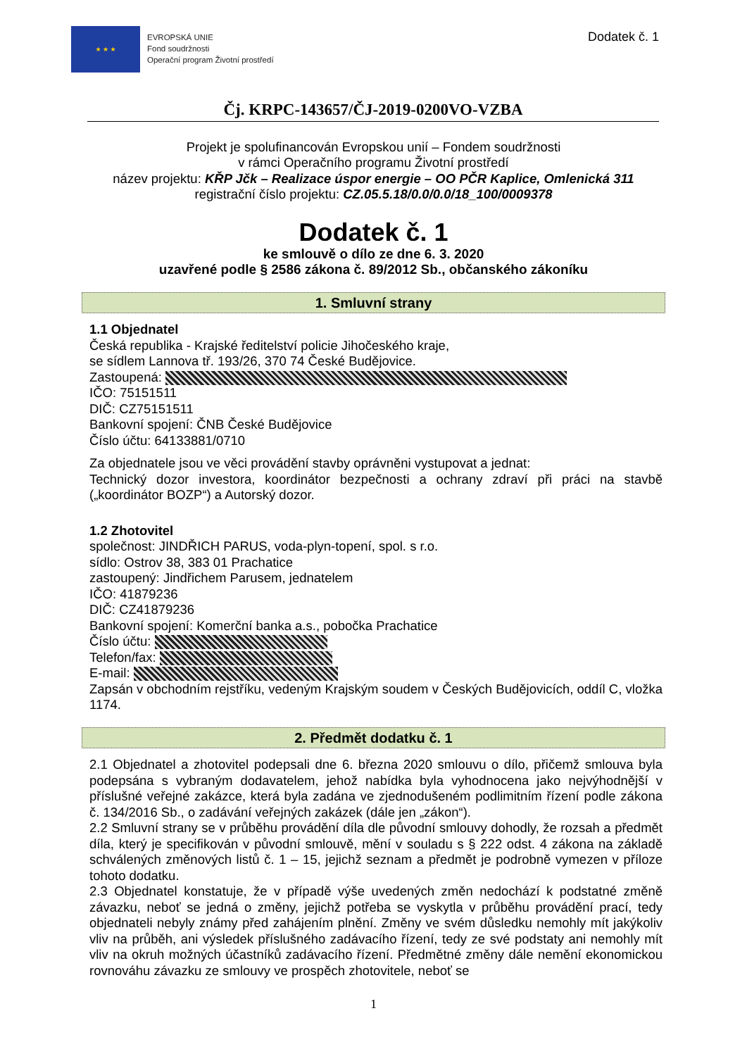★ ★ ★
EVROPSKÁ UNIE
Fond soudržnosti
Operační program Životní prostředí
Dodatek č. 1
Čj. KRPC-143657/ČJ-2019-0200VO-VZBA
Projekt je spolufinancován Evropskou unií – Fondem soudržnosti
v rámci Operačního programu Životní prostředí
název projektu: KŘP Jčk – Realizace úspor energie – OO PČR Kaplice, Omlenická 311
registrační číslo projektu: CZ.05.5.18/0.0/0.0/18_100/0009378
Dodatek č. 1
ke smlouvě o dílo ze dne 6. 3. 2020
uzavřené podle § 2586 zákona č. 89/2012 Sb., občanského zákoníku
1. Smluvní strany
1.1 Objednatel
Česká republika - Krajské ředitelství policie Jihočeského kraje,
se sídlem Lannova tř. 193/26, 370 74 České Budějovice.
Zastoupená:
IČO: 75151511
DIČ: CZ75151511
Bankovní spojení: ČNB České Budějovice
Číslo účtu: 64133881/0710
Za objednatele jsou ve věci provádění stavby oprávněni vystupovat a jednat:
Technický dozor investora, koordinátor bezpečnosti a ochrany zdraví při práci na stavbě („koordinátor BOZP“) a Autorský dozor.
1.2 Zhotovitel
společnost: JINDŘICH PARUS, voda-plyn-topení, spol. s r.o.
sídlo: Ostrov 38, 383 01 Prachatice
zastoupený: Jindřichem Parusem, jednatelem
IČO: 41879236
DIČ: CZ41879236
Bankovní spojení: Komerční banka a.s., pobočka Prachatice
Číslo účtu:
Telefon/fax:
E-mail:
Zapsán v obchodním rejstříku, vedeným Krajským soudem v Českých Budějovicích, oddíl C, vložka 1174.
2. Předmět dodatku č. 1
2.1 Objednatel a zhotovitel podepsali dne 6. března 2020 smlouvu o dílo, přičemž smlouva byla podepsána s vybraným dodavatelem, jehož nabídka byla vyhodnocena jako nejvýhodnější v příslušné veřejné zakázce, která byla zadána ve zjednodušeném podlimitním řízení podle zákona č. 134/2016 Sb., o zadávání veřejných zakázek (dále jen „zákon“).
2.2 Smluvní strany se v průběhu provádění díla dle původní smlouvy dohodly, že rozsah a předmět díla, který je specifikován v původní smlouvě, mění v souladu s § 222 odst. 4 zákona na základě schválených změnových listů č. 1 – 15, jejichž seznam a předmět je podrobně vymezen v příloze tohoto dodatku.
2.3 Objednatel konstatuje, že v případě výše uvedených změn nedochází k podstatné změně závazku, neboť se jedná o změny, jejichž potřeba se vyskytla v průběhu provádění prací, tedy objednateli nebyly známy před zahájením plnění. Změny ve svém důsledku nemohly mít jakýkoliv vliv na průběh, ani výsledek příslušného zadávacího řízení, tedy ze své podstaty ani nemohly mít vliv na okruh možných účastníků zadávacího řízení. Předmětné změny dále nemění ekonomickou rovnováhu závazku ze smlouvy ve prospěch zhotovitele, neboť se
1